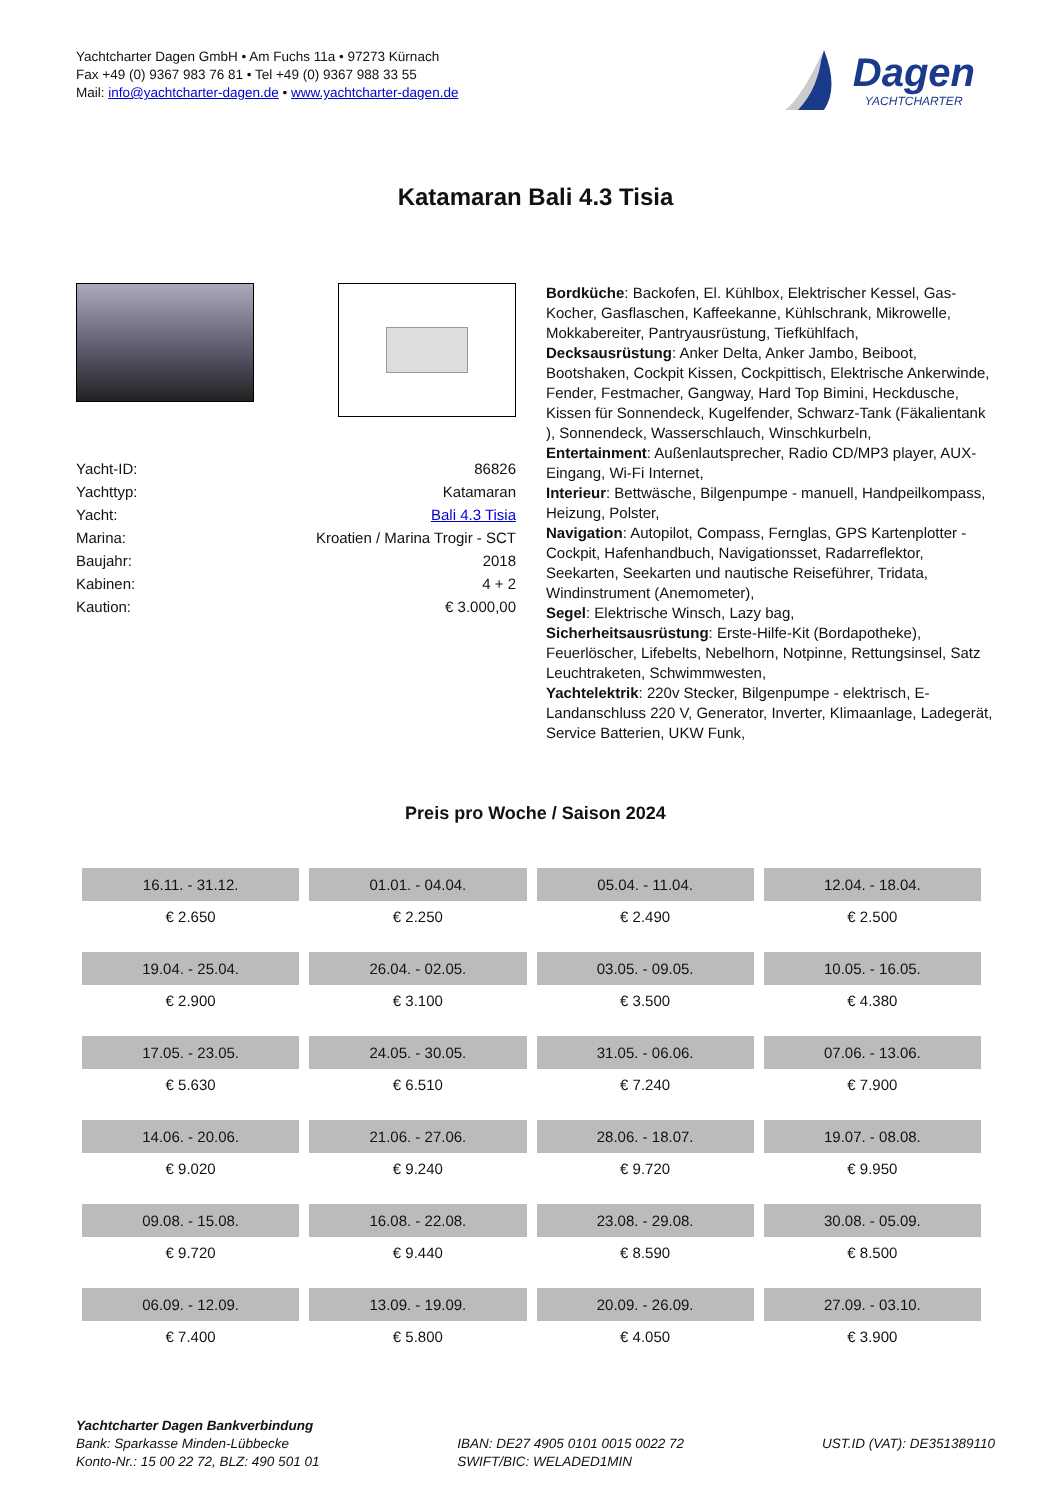Yachtcharter Dagen GmbH • Am Fuchs 11a • 97273 Kürnach
Fax +49 (0) 9367 983 76 81 • Tel +49 (0) 9367 988 33 55
Mail: info@yachtcharter-dagen.de • www.yachtcharter-dagen.de
Dagen
YACHTCHARTER
Katamaran Bali 4.3 Tisia
| Yacht-ID: | 86826 |
| Yachttyp: | Katamaran |
| Yacht: | Bali 4.3 Tisia |
| Marina: | Kroatien / Marina Trogir - SCT |
| Baujahr: | 2018 |
| Kabinen: | 4 + 2 |
| Kaution: | € 3.000,00 |
Bordküche: Backofen, El. Kühlbox, Elektrischer Kessel, Gas-Kocher, Gasflaschen, Kaffeekanne, Kühlschrank, Mikrowelle, Mokkabereiter, Pantryausrüstung, Tiefkühlfach,
Decksausrüstung: Anker Delta, Anker Jambo, Beiboot, Bootshaken, Cockpit Kissen, Cockpittisch, Elektrische Ankerwinde, Fender, Festmacher, Gangway, Hard Top Bimini, Heckdusche, Kissen für Sonnendeck, Kugelfender, Schwarz-Tank (Fäkalientank ), Sonnendeck, Wasserschlauch, Winschkurbeln,
Entertainment: Außenlautsprecher, Radio CD/MP3 player, AUX-Eingang, Wi-Fi Internet,
Interieur: Bettwäsche, Bilgenpumpe - manuell, Handpeilkompass, Heizung, Polster,
Navigation: Autopilot, Compass, Fernglas, GPS Kartenplotter - Cockpit, Hafenhandbuch, Navigationsset, Radarreflektor, Seekarten, Seekarten und nautische Reiseführer, Tridata, Windinstrument (Anemometer),
Segel: Elektrische Winsch, Lazy bag,
Sicherheitsausrüstung: Erste-Hilfe-Kit (Bordapotheke), Feuerlöscher, Lifebelts, Nebelhorn, Notpinne, Rettungsinsel, Satz Leuchtraketen, Schwimmwesten,
Yachtelektrik: 220v Stecker, Bilgenpumpe - elektrisch, E-Landanschluss 220 V, Generator, Inverter, Klimaanlage, Ladegerät, Service Batterien, UKW Funk,
Preis pro Woche / Saison 2024
| 16.11. - 31.12. | 01.01. - 04.04. | 05.04. - 11.04. | 12.04. - 18.04. |
| --- | --- | --- | --- |
| € 2.650 | € 2.250 | € 2.490 | € 2.500 |
| 19.04. - 25.04. | 26.04. - 02.05. | 03.05. - 09.05. | 10.05. - 16.05. |
| € 2.900 | € 3.100 | € 3.500 | € 4.380 |
| 17.05. - 23.05. | 24.05. - 30.05. | 31.05. - 06.06. | 07.06. - 13.06. |
| € 5.630 | € 6.510 | € 7.240 | € 7.900 |
| 14.06. - 20.06. | 21.06. - 27.06. | 28.06. - 18.07. | 19.07. - 08.08. |
| € 9.020 | € 9.240 | € 9.720 | € 9.950 |
| 09.08. - 15.08. | 16.08. - 22.08. | 23.08. - 29.08. | 30.08. - 05.09. |
| € 9.720 | € 9.440 | € 8.590 | € 8.500 |
| 06.09. - 12.09. | 13.09. - 19.09. | 20.09. - 26.09. | 27.09. - 03.10. |
| € 7.400 | € 5.800 | € 4.050 | € 3.900 |
Yachtcharter Dagen Bankverbindung
Bank: Sparkasse Minden-Lübbecke
Konto-Nr.: 15 00 22 72, BLZ: 490 501 01
IBAN: DE27 4905 0101 0015 0022 72
SWIFT/BIC: WELADED1MIN
UST.ID (VAT): DE351389110